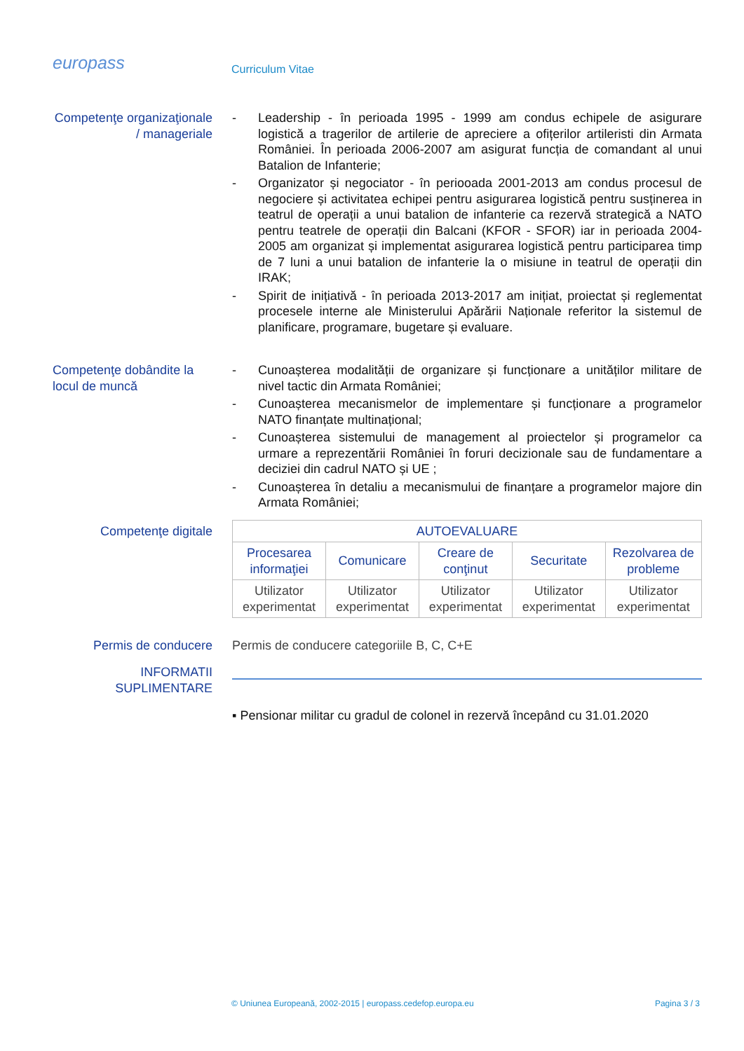europass
Curriculum Vitae
Competenţe organizaţionale / manageriale
- Leadership - în perioada 1995 - 1999 am condus echipele de asigurare logistică a tragerilor de artilerie de apreciere a ofițerilor artileristi din Armata României. În perioada 2006-2007 am asigurat funcția de comandant al unui Batalion de Infanterie;
- Organizator și negociator - în periooada 2001-2013 am condus procesul de negociere și activitatea echipei pentru asigurarea logistică pentru susținerea in teatrul de operații a unui batalion de infanterie ca rezervă strategică a NATO pentru teatrele de operații din Balcani (KFOR - SFOR) iar in perioada 2004-2005 am organizat și implementat asigurarea logistică pentru participarea timp de 7 luni a unui batalion de infanterie la o misiune in teatrul de operații din IRAK;
- Spirit de inițiativă - în perioada 2013-2017 am inițiat, proiectat și reglementat procesele interne ale Ministerului Apărării Naționale referitor la sistemul de planificare, programare, bugetare și evaluare.
Competenţe dobândite la locul de muncă
- Cunoașterea modalității de organizare și funcționare a unităților militare de nivel tactic din Armata României;
- Cunoașterea mecanismelor de implementare și funcționare a programelor NATO finanțate multinațional;
- Cunoașterea sistemului de management al proiectelor și programelor ca urmare a reprezentării României în foruri decizionale sau de fundamentare a deciziei din cadrul NATO și UE ;
- Cunoașterea în detaliu a mecanismului de finanțare a programelor majore din Armata României;
Competenţe digitale
| AUTOEVALUARE | | | | |
| --- | --- | --- | --- | --- |
| Procesarea informaţiei | Comunicare | Creare de conţinut | Securitate | Rezolvarea de probleme |
| Utilizator experimentat | Utilizator experimentat | Utilizator experimentat | Utilizator experimentat | Utilizator experimentat |
Permis de conducere
Permis de conducere categoriile B, C, C+E
INFORMATII SUPLIMENTARE
▪ Pensionar militar cu gradul de colonel in rezervă începând cu 31.01.2020
© Uniunea Europeană, 2002-2015 | europass.cedefop.europa.eu Pagina 3 / 3